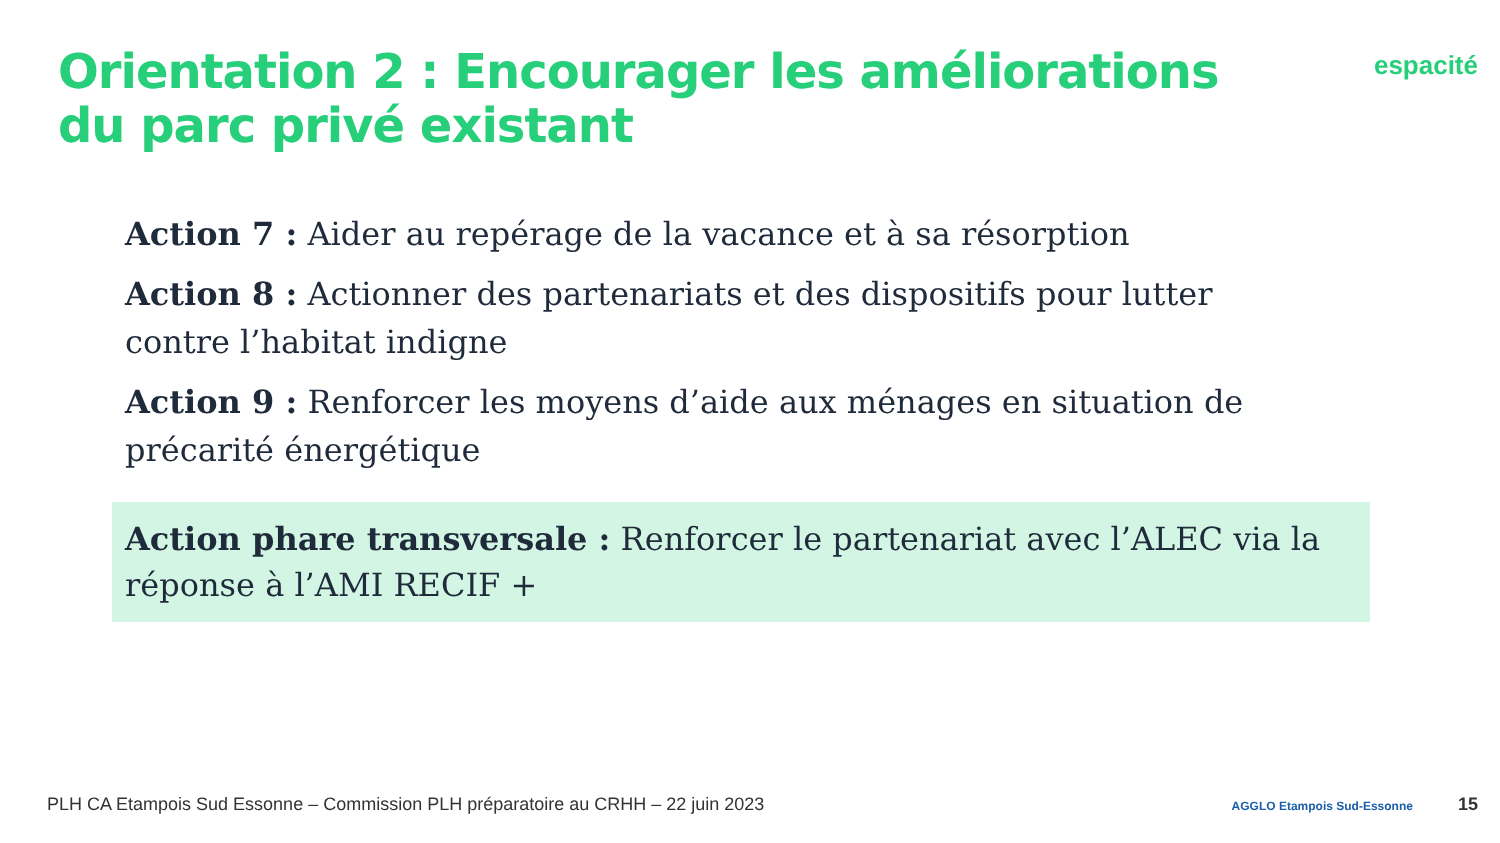Orientation 2 : Encourager les améliorations du parc privé existant
espacité
Action 7 : Aider au repérage de la vacance et à sa résorption
Action 8 : Actionner des partenariats et des dispositifs pour lutter contre l’habitat indigne
Action 9 : Renforcer les moyens d’aide aux ménages en situation de précarité énergétique
Action phare transversale : Renforcer le partenariat avec l’ALEC via la réponse à l’AMI RECIF +
PLH CA Etampois Sud Essonne – Commission PLH préparatoire au CRHH – 22 juin 2023 AGGLO Etampois Sud-Essonne 15